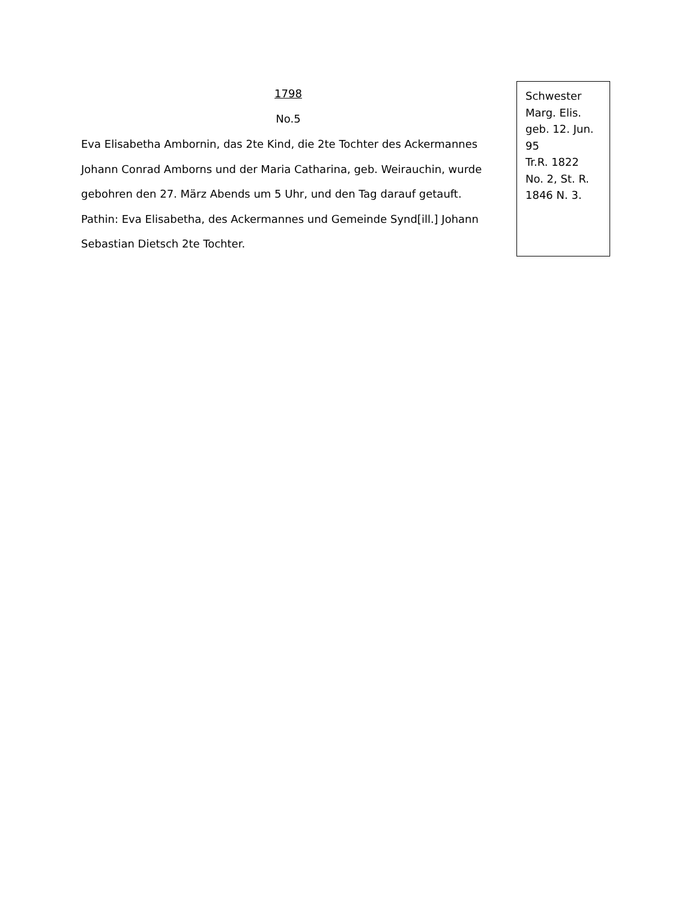1798
No.5
Eva Elisabetha Ambornin, das 2te Kind, die 2te Tochter des Ackermannes Johann Conrad Amborns und der Maria Catharina, geb. Weirauchin, wurde gebohren den 27. März Abends um 5 Uhr, und den Tag darauf getauft. Pathin: Eva Elisabetha, des Ackermannes und Gemeinde Synd[ill.] Johann Sebastian Dietsch 2te Tochter.
Schwester
Marg. Elis.
geb. 12. Jun.
95
Tr.R. 1822
No. 2, St. R.
1846 N. 3.